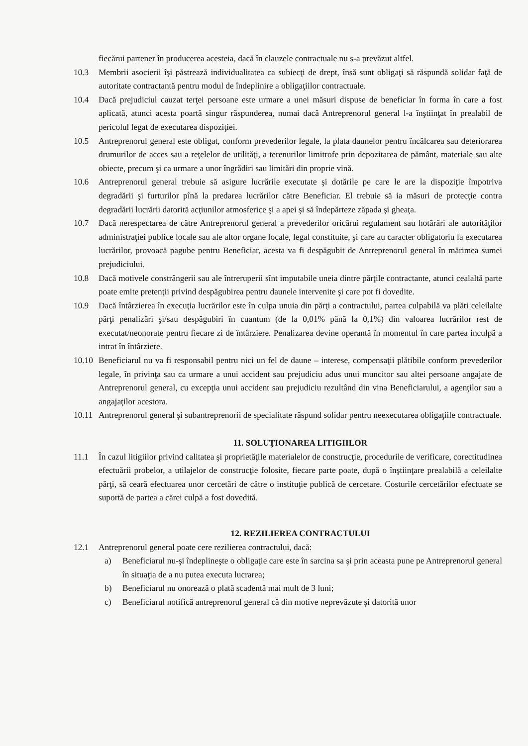fiecărui partener în producerea acesteia, dacă în clauzele contractuale nu s-a prevăzut altfel.
10.3 Membrii asocierii îşi păstrează individualitatea ca subiecţi de drept, însă sunt obligaţi să răspundă solidar faţă de autoritate contractantă pentru modul de îndeplinire a obligaţiilor contractuale.
10.4 Dacă prejudiciul cauzat terţei persoane este urmare a unei măsuri dispuse de beneficiar în forma în care a fost aplicată, atunci acesta poartă singur răspunderea, numai dacă Antreprenorul general l-a înştiinţat în prealabil de pericolul legat de executarea dispoziţiei.
10.5 Antreprenorul general este obligat, conform prevederilor legale, la plata daunelor pentru încălcarea sau deteriorarea drumurilor de acces sau a reţelelor de utilităţi, a terenurilor limitrofe prin depozitarea de pământ, materiale sau alte obiecte, precum şi ca urmare a unor îngrădiri sau limitări din proprie vină.
10.6 Antreprenorul general trebuie să asigure lucrările executate şi dotările pe care le are la dispoziţie împotriva degradării şi furturilor pînă la predarea lucrărilor către Beneficiar. El trebuie să ia măsuri de protecţie contra degradării lucrării datorită acţiunilor atmosferice şi a apei şi să îndepărteze zăpada şi gheaţa.
10.7 Dacă nerespectarea de către Antreprenorul general a prevederilor oricărui regulament sau hotărâri ale autorităţilor administraţiei publice locale sau ale altor organe locale, legal constituite, şi care au caracter obligatoriu la executarea lucrărilor, provoacă pagube pentru Beneficiar, acesta va fi despăgubit de Antreprenorul general în mărimea sumei prejudiciului.
10.8 Dacă motivele constrângerii sau ale întreruperii sînt imputabile uneia dintre părţile contractante, atunci cealaltă parte poate emite pretenţii privind despăgubirea pentru daunele intervenite şi care pot fi dovedite.
10.9 Dacă întârzierea în execuţia lucrărilor este în culpa unuia din părţi a contractului, partea culpabilă va plăti celeilalte părţi penalizări şi/sau despăgubiri în cuantum (de la 0,01% până la 0,1%) din valoarea lucrărilor rest de executat/neonorate pentru fiecare zi de întârziere. Penalizarea devine operantă în momentul în care partea inculpă a intrat în întârziere.
10.10
Beneficiarul nu va fi responsabil pentru nici un fel de daune – interese, compensaţii plătibile conform prevederilor legale, în privinţa sau ca urmare a unui accident sau prejudiciu adus unui muncitor sau altei persoane angajate de Antreprenorul general, cu excepţia unui accident sau prejudiciu rezultând din vina Beneficiarului, a agenţilor sau a angajaţilor acestora.
10.11
Antreprenorul general şi subantreprenorii de specialitate răspund solidar pentru neexecutarea obligaţiile contractuale.
11. SOLUŢIONAREA LITIGIILOR
11.1 În cazul litigiilor privind calitatea şi proprietăţile materialelor de construcţie, procedurile de verificare, corectitudinea efectuării probelor, a utilajelor de construcţie folosite, fiecare parte poate, după o înştiinţare prealabilă a celeilalte părţi, să ceară efectuarea unor cercetări de către o instituţie publică de cercetare. Costurile cercetărilor efectuate se suportă de partea a cărei culpă a fost dovedită.
12. REZILIEREA CONTRACTULUI
12.1 Antreprenorul general poate cere rezilierea contractului, dacă:
a) Beneficiarul nu-şi îndeplineşte o obligaţie care este în sarcina sa şi prin aceasta pune pe Antreprenorul general în situaţia de a nu putea executa lucrarea;
b) Beneficiarul nu onorează o plată scadentă mai mult de 3 luni;
c) Beneficiarul notifică antreprenorul general că din motive neprevăzute şi datorită unor